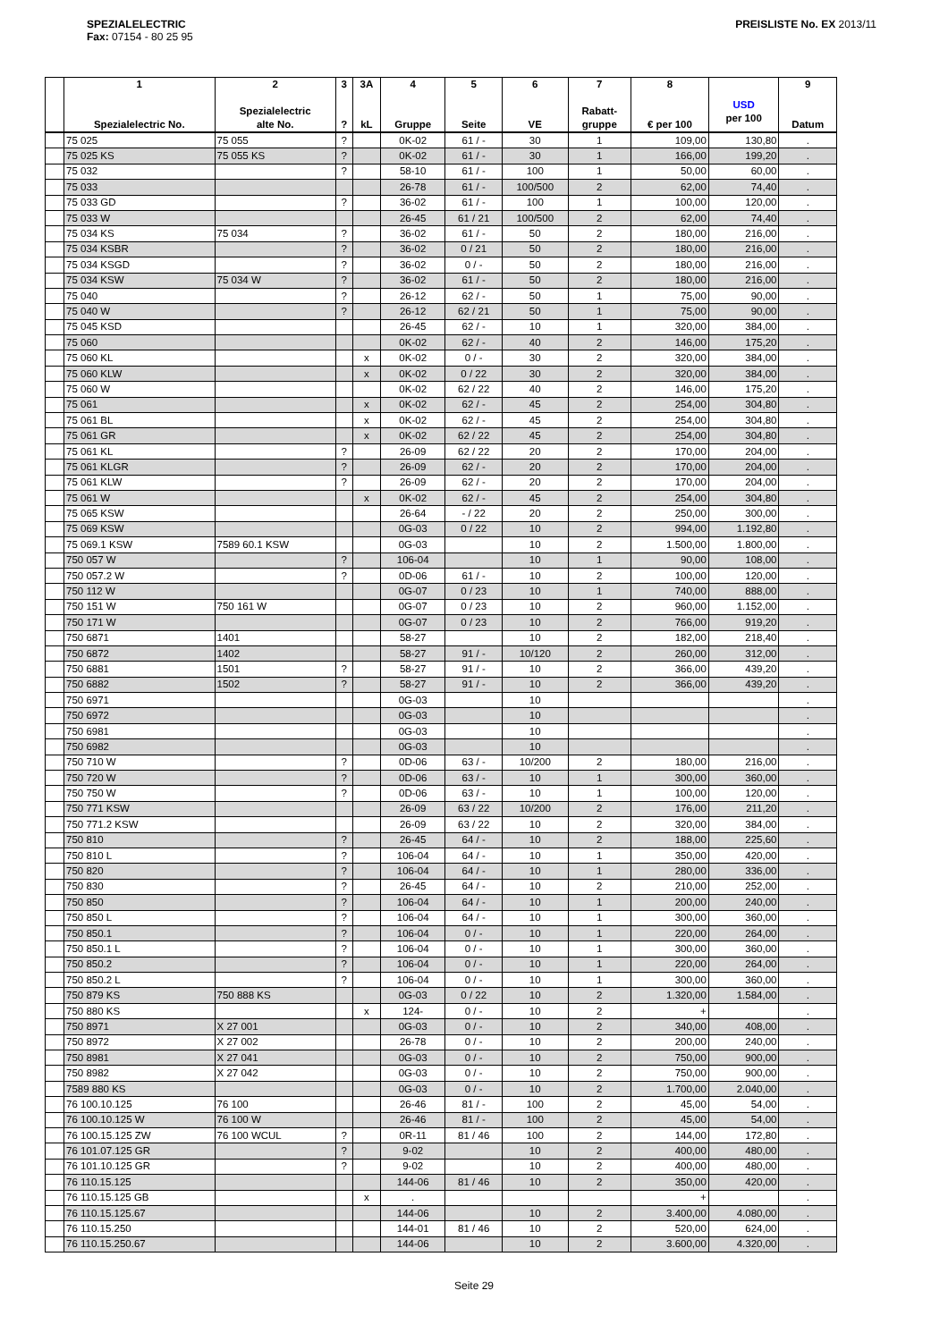SPEZIALELECTRIC
Fax: 07154 - 80 25 95
PREISLISTE No. EX 2013/11
| | 1 Spezialelectric No. | 2 Spezialelectric alte No. | 3 ? | 3A kL | 4 Gruppe | 5 Seite | 6 VE | 7 Rabatt- gruppe | 8 € per 100 | USD per 100 | 9 Datum |
| --- | --- | --- | --- | --- | --- | --- | --- | --- | --- | --- | --- |
| | 75 025 | 75 055 | ? | | 0K-02 | 61 / - | 30 | 1 | 109,00 | 130,80 | . |
| | 75 025 KS | 75 055 KS | ? | | 0K-02 | 61 / - | 30 | 1 | 166,00 | 199,20 | . |
| | 75 032 | | ? | | 58-10 | 61 / - | 100 | 1 | 50,00 | 60,00 | . |
| | 75 033 | | | | 26-78 | 61 / - | 100/500 | 2 | 62,00 | 74,40 | . |
| | 75 033 GD | | ? | | 36-02 | 61 / - | 100 | 1 | 100,00 | 120,00 | . |
| | 75 033 W | | | | 26-45 | 61 / 21 | 100/500 | 2 | 62,00 | 74,40 | . |
| | 75 034 KS | 75 034 | ? | | 36-02 | 61 / - | 50 | 2 | 180,00 | 216,00 | . |
| | 75 034 KSBR | | ? | | 36-02 | 0 / 21 | 50 | 2 | 180,00 | 216,00 | . |
| | 75 034 KSGD | | ? | | 36-02 | 0 / - | 50 | 2 | 180,00 | 216,00 | . |
| | 75 034 KSW | 75 034 W | ? | | 36-02 | 61 / - | 50 | 2 | 180,00 | 216,00 | . |
| | 75 040 | | ? | | 26-12 | 62 / - | 50 | 1 | 75,00 | 90,00 | . |
| | 75 040 W | | ? | | 26-12 | 62 / 21 | 50 | 1 | 75,00 | 90,00 | . |
| | 75 045 KSD | | | | 26-45 | 62 / - | 10 | 1 | 320,00 | 384,00 | . |
| | 75 060 | | | | 0K-02 | 62 / - | 40 | 2 | 146,00 | 175,20 | . |
| | 75 060 KL | | | x | 0K-02 | 0 / - | 30 | 2 | 320,00 | 384,00 | . |
| | 75 060 KLW | | | x | 0K-02 | 0 / 22 | 30 | 2 | 320,00 | 384,00 | . |
| | 75 060 W | | | | 0K-02 | 62 / 22 | 40 | 2 | 146,00 | 175,20 | . |
| | 75 061 | | | x | 0K-02 | 62 / - | 45 | 2 | 254,00 | 304,80 | . |
| | 75 061 BL | | | x | 0K-02 | 62 / - | 45 | 2 | 254,00 | 304,80 | . |
| | 75 061 GR | | | x | 0K-02 | 62 / 22 | 45 | 2 | 254,00 | 304,80 | . |
| | 75 061 KL | | ? | | 26-09 | 62 / 22 | 20 | 2 | 170,00 | 204,00 | . |
| | 75 061 KLGR | | ? | | 26-09 | 62 / - | 20 | 2 | 170,00 | 204,00 | . |
| | 75 061 KLW | | ? | | 26-09 | 62 / - | 20 | 2 | 170,00 | 204,00 | . |
| | 75 061 W | | | x | 0K-02 | 62 / - | 45 | 2 | 254,00 | 304,80 | . |
| | 75 065 KSW | | | | 26-64 | - / 22 | 20 | 2 | 250,00 | 300,00 | . |
| | 75 069 KSW | | | | 0G-03 | 0 / 22 | 10 | 2 | 994,00 | 1.192,80 | . |
| | 75 069.1 KSW | 7589 60.1 KSW | | | 0G-03 | | 10 | 2 | 1.500,00 | 1.800,00 | . |
| | 750 057 W | | ? | | 106-04 | | 10 | 1 | 90,00 | 108,00 | . |
| | 750 057.2 W | | ? | | 0D-06 | 61 / - | 10 | 2 | 100,00 | 120,00 | . |
| | 750 112 W | | | | 0G-07 | 0 / 23 | 10 | 1 | 740,00 | 888,00 | . |
| | 750 151 W | 750 161 W | | | 0G-07 | 0 / 23 | 10 | 2 | 960,00 | 1.152,00 | . |
| | 750 171 W | | | | 0G-07 | 0 / 23 | 10 | 2 | 766,00 | 919,20 | . |
| | 750 6871 | 1401 | | | 58-27 | | 10 | 2 | 182,00 | 218,40 | . |
| | 750 6872 | 1402 | | | 58-27 | 91 / - | 10/120 | 2 | 260,00 | 312,00 | . |
| | 750 6881 | 1501 | ? | | 58-27 | 91 / - | 10 | 2 | 366,00 | 439,20 | . |
| | 750 6882 | 1502 | ? | | 58-27 | 91 / - | 10 | 2 | 366,00 | 439,20 | . |
| | 750 6971 | | | | 0G-03 | | 10 | | | | . |
| | 750 6972 | | | | 0G-03 | | 10 | | | | . |
| | 750 6981 | | | | 0G-03 | | 10 | | | | . |
| | 750 6982 | | | | 0G-03 | | 10 | | | | . |
| | 750 710 W | | ? | | 0D-06 | 63 / - | 10/200 | 2 | 180,00 | 216,00 | . |
| | 750 720 W | | ? | | 0D-06 | 63 / - | 10 | 1 | 300,00 | 360,00 | . |
| | 750 750 W | | ? | | 0D-06 | 63 / - | 10 | 1 | 100,00 | 120,00 | . |
| | 750 771 KSW | | | | 26-09 | 63 / 22 | 10/200 | 2 | 176,00 | 211,20 | . |
| | 750 771.2 KSW | | | | 26-09 | 63 / 22 | 10 | 2 | 320,00 | 384,00 | . |
| | 750 810 | | ? | | 26-45 | 64 / - | 10 | 2 | 188,00 | 225,60 | . |
| | 750 810 L | | ? | | 106-04 | 64 / - | 10 | 1 | 350,00 | 420,00 | . |
| | 750 820 | | ? | | 106-04 | 64 / - | 10 | 1 | 280,00 | 336,00 | . |
| | 750 830 | | ? | | 26-45 | 64 / - | 10 | 2 | 210,00 | 252,00 | . |
| | 750 850 | | ? | | 106-04 | 64 / - | 10 | 1 | 200,00 | 240,00 | . |
| | 750 850 L | | ? | | 106-04 | 64 / - | 10 | 1 | 300,00 | 360,00 | . |
| | 750 850.1 | | ? | | 106-04 | 0 / - | 10 | 1 | 220,00 | 264,00 | . |
| | 750 850.1 L | | ? | | 106-04 | 0 / - | 10 | 1 | 300,00 | 360,00 | . |
| | 750 850.2 | | ? | | 106-04 | 0 / - | 10 | 1 | 220,00 | 264,00 | . |
| | 750 850.2 L | | ? | | 106-04 | 0 / - | 10 | 1 | 300,00 | 360,00 | . |
| | 750 879 KS | 750 888 KS | | | 0G-03 | 0 / 22 | 10 | 2 | 1.320,00 | 1.584,00 | . |
| | 750 880 KS | | | x | 124- | 0 / - | 10 | 2 | + | | . |
| | 750 8971 | X 27 001 | | | 0G-03 | 0 / - | 10 | 2 | 340,00 | 408,00 | . |
| | 750 8972 | X 27 002 | | | 26-78 | 0 / - | 10 | 2 | 200,00 | 240,00 | . |
| | 750 8981 | X 27 041 | | | 0G-03 | 0 / - | 10 | 2 | 750,00 | 900,00 | . |
| | 750 8982 | X 27 042 | | | 0G-03 | 0 / - | 10 | 2 | 750,00 | 900,00 | . |
| | 7589 880 KS | | | | 0G-03 | 0 / - | 10 | 2 | 1.700,00 | 2.040,00 | . |
| | 76 100.10.125 | 76 100 | | | 26-46 | 81 / - | 100 | 2 | 45,00 | 54,00 | . |
| | 76 100.10.125 W | 76 100 W | | | 26-46 | 81 / - | 100 | 2 | 45,00 | 54,00 | . |
| | 76 100.15.125 ZW | 76 100 WCUL | ? | | 0R-11 | 81 / 46 | 100 | 2 | 144,00 | 172,80 | . |
| | 76 101.07.125 GR | | ? | | 9-02 | | 10 | 2 | 400,00 | 480,00 | . |
| | 76 101.10.125 GR | | ? | | 9-02 | | 10 | 2 | 400,00 | 480,00 | . |
| | 76 110.15.125 | | | | 144-06 | 81 / 46 | 10 | 2 | 350,00 | 420,00 | . |
| | 76 110.15.125 GB | | | x | . | | | | + | | . |
| | 76 110.15.125.67 | | | | 144-06 | | 10 | 2 | 3.400,00 | 4.080,00 | . |
| | 76 110.15.250 | | | | 144-01 | 81 / 46 | 10 | 2 | 520,00 | 624,00 | . |
| | 76 110.15.250.67 | | | | 144-06 | | 10 | 2 | 3.600,00 | 4.320,00 | . |
Seite 29